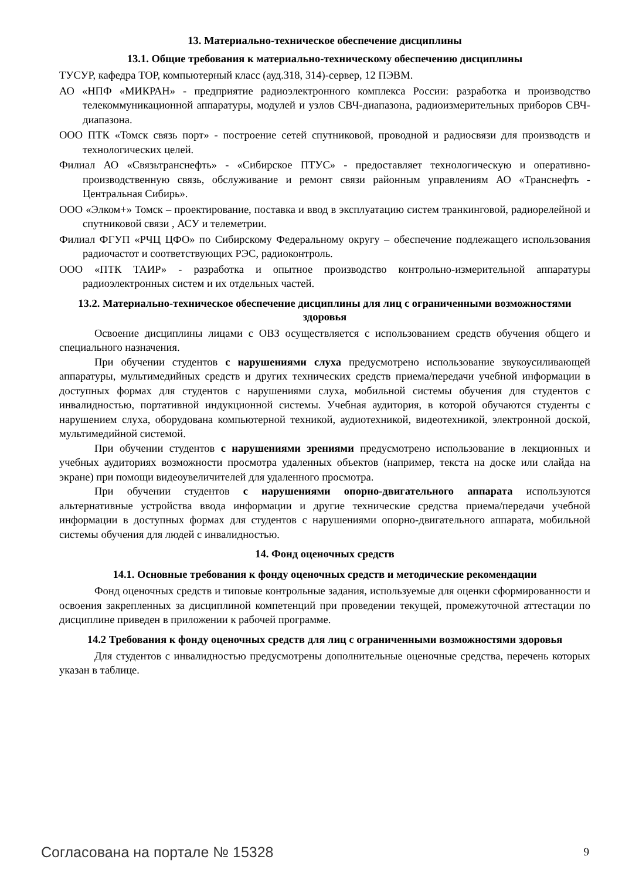13. Материально-техническое обеспечение дисциплины
13.1. Общие требования к материально-техническому обеспечению дисциплины
ТУСУР, кафедра ТОР, компьютерный класс (ауд.318, 314)-сервер, 12 ПЭВМ.
АО «НПФ «МИКРАН» - предприятие радиоэлектронного комплекса России: разработка и производство телекоммуникационной аппаратуры, модулей и узлов СВЧ-диапазона, радиоизмерительных приборов СВЧ-диапазона.
ООО ПТК «Томск связь порт» - построение сетей спутниковой, проводной и радиосвязи для производств и технологических целей.
Филиал АО «Связьтранснефть» - «Сибирское ПТУС» - предоставляет технологическую и оперативно-производственную связь, обслуживание и ремонт связи районным управлениям АО «Транснефть - Центральная Сибирь».
ООО «Элком+» Томск – проектирование, поставка и ввод в эксплуатацию систем транкинговой, радиорелейной и спутниковой связи , АСУ и телеметрии.
Филиал ФГУП «РЧЦ ЦФО» по Сибирскому Федеральному округу – обеспечение подлежащего использования радиочастот и соответствующих РЭС, радиоконтроль.
ООО «ПТК ТАИР» - разработка и опытное производство контрольно-измерительной аппаратуры радиоэлектронных систем и их отдельных частей.
13.2. Материально-техническое обеспечение дисциплины для лиц с ограниченными возможностями здоровья
Освоение дисциплины лицами с ОВЗ осуществляется с использованием средств обучения общего и специального назначения.
При обучении студентов с нарушениями слуха предусмотрено использование звукоусиливающей аппаратуры, мультимедийных средств и других технических средств приема/передачи учебной информации в доступных формах для студентов с нарушениями слуха, мобильной системы обучения для студентов с инвалидностью, портативной индукционной системы. Учебная аудитория, в которой обучаются студенты с нарушением слуха, оборудована компьютерной техникой, аудиотехникой, видеотехникой, электронной доской, мультимедийной системой.
При обучении студентов с нарушениями зрениями предусмотрено использование в лекционных и учебных аудиториях возможности просмотра удаленных объектов (например, текста на доске или слайда на экране) при помощи видеоувеличителей для удаленного просмотра.
При обучении студентов с нарушениями опорно-двигательного аппарата используются альтернативные устройства ввода информации и другие технические средства приема/передачи учебной информации в доступных формах для студентов с нарушениями опорно-двигательного аппарата, мобильной системы обучения для людей с инвалидностью.
14. Фонд оценочных средств
14.1. Основные требования к фонду оценочных средств и методические рекомендации
Фонд оценочных средств и типовые контрольные задания, используемые для оценки сформированности и освоения закрепленных за дисциплиной компетенций при проведении текущей, промежуточной аттестации по дисциплине приведен в приложении к рабочей программе.
14.2 Требования к фонду оценочных средств для лиц с ограниченными возможностями здоровья
Для студентов с инвалидностью предусмотрены дополнительные оценочные средства, перечень которых указан в таблице.
Согласована на портале № 15328 9